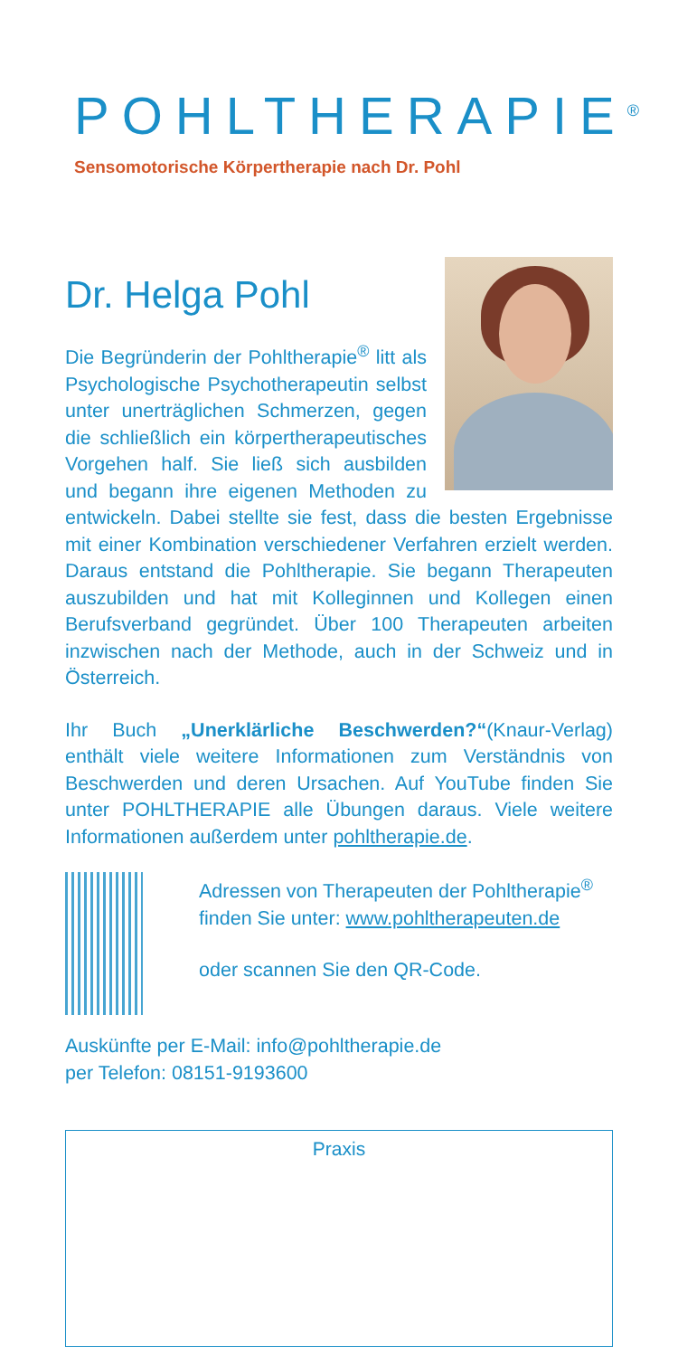POHLTHERAPIE<sup>®</sup>
Sensomotorische Körpertherapie nach Dr. Pohl
Dr. Helga Pohl
Die Begründerin der Pohltherapie<sup>®</sup> litt als Psychologische Psychotherapeutin selbst unter unerträglichen Schmerzen, gegen die schließlich ein körpertherapeutisches Vorgehen half. Sie ließ sich ausbilden und begann ihre eigenen Methoden zu entwickeln. Dabei stellte sie fest, dass die besten Ergebnisse mit einer Kombination verschiedener Verfahren erzielt werden. Daraus entstand die Pohltherapie. Sie begann Therapeuten auszubilden und hat mit Kolleginnen und Kollegen einen Berufsverband gegründet. Über 100 Therapeuten arbeiten inzwischen nach der Methode, auch in der Schweiz und in Österreich.
Ihr Buch „Unerklärliche Beschwerden?“(Knaur-Verlag) enthält viele weitere Informationen zum Verständnis von Beschwerden und deren Ursachen. Auf YouTube finden Sie unter POHLTHERAPIE alle Übungen daraus. Viele weitere Informationen außerdem unter pohltherapie.de.
Adressen von Therapeuten der Pohltherapie<sup>®</sup> finden Sie unter: www.pohltherapeuten.de
oder scannen Sie den QR-Code.
Auskünfte per E-Mail: info@pohltherapie.de
per Telefon: 08151-9193600
Praxis